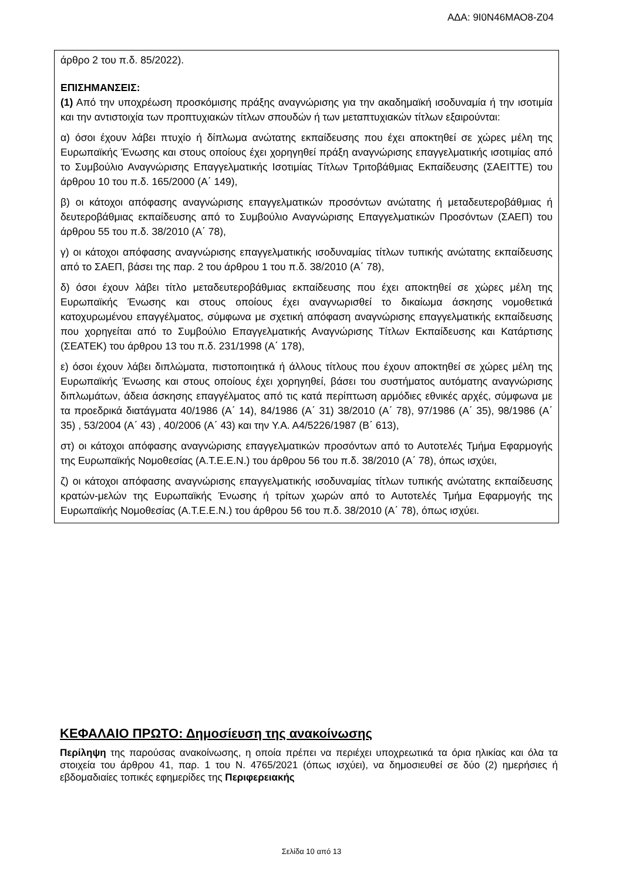ΑΔΑ: 9Ι0Ν46ΜΑΟ8-Ζ04
άρθρο 2 του π.δ. 85/2022).
ΕΠΙΣΗΜΑΝΣΕΙΣ:
(1) Από την υποχρέωση προσκόμισης πράξης αναγνώρισης για την ακαδημαϊκή ισοδυναμία ή την ισοτιμία και την αντιστοιχία των προπτυχιακών τίτλων σπουδών ή των μεταπτυχιακών τίτλων εξαιρούνται:
α) όσοι έχουν λάβει πτυχίο ή δίπλωμα ανώτατης εκπαίδευσης που έχει αποκτηθεί σε χώρες μέλη της Ευρωπαϊκής Ένωσης και στους οποίους έχει χορηγηθεί πράξη αναγνώρισης επαγγελματικής ισοτιμίας από το Συμβούλιο Αναγνώρισης Επαγγελματικής Ισοτιμίας Τίτλων Τριτοβάθμιας Εκπαίδευσης (ΣΑΕΙΤΤΕ) του άρθρου 10 του π.δ. 165/2000 (Α΄ 149),
β) οι κάτοχοι απόφασης αναγνώρισης επαγγελματικών προσόντων ανώτατης ή μεταδευτεροβάθμιας ή δευτεροβάθμιας εκπαίδευσης από το Συμβούλιο Αναγνώρισης Επαγγελματικών Προσόντων (ΣΑΕΠ) του άρθρου 55 του π.δ. 38/2010 (Α΄ 78),
γ) οι κάτοχοι απόφασης αναγνώρισης επαγγελματικής ισοδυναμίας τίτλων τυπικής ανώτατης εκπαίδευσης από το ΣΑΕΠ, βάσει της παρ. 2 του άρθρου 1 του π.δ. 38/2010 (Α΄ 78),
δ) όσοι έχουν λάβει τίτλο μεταδευτεροβάθμιας εκπαίδευσης που έχει αποκτηθεί σε χώρες μέλη της Ευρωπαϊκής Ένωσης και στους οποίους έχει αναγνωρισθεί το δικαίωμα άσκησης νομοθετικά κατοχυρωμένου επαγγέλματος, σύμφωνα με σχετική απόφαση αναγνώρισης επαγγελματικής εκπαίδευσης που χορηγείται από το Συμβούλιο Επαγγελματικής Αναγνώρισης Τίτλων Εκπαίδευσης και Κατάρτισης (ΣΕΑΤΕΚ) του άρθρου 13 του π.δ. 231/1998 (Α΄ 178),
ε) όσοι έχουν λάβει διπλώματα, πιστοποιητικά ή άλλους τίτλους που έχουν αποκτηθεί σε χώρες μέλη της Ευρωπαϊκής Ένωσης και στους οποίους έχει χορηγηθεί, βάσει του συστήματος αυτόματης αναγνώρισης διπλωμάτων, άδεια άσκησης επαγγέλματος από τις κατά περίπτωση αρμόδιες εθνικές αρχές, σύμφωνα με τα προεδρικά διατάγματα 40/1986 (Α΄ 14), 84/1986 (Α΄ 31) 38/2010 (Α΄ 78), 97/1986 (Α΄ 35), 98/1986 (Α΄ 35) , 53/2004 (Α΄ 43) , 40/2006 (Α΄ 43) και την Υ.Α. Α4/5226/1987 (Β΄ 613),
στ) οι κάτοχοι απόφασης αναγνώρισης επαγγελματικών προσόντων από το Αυτοτελές Τμήμα Εφαρμογής της Ευρωπαϊκής Νομοθεσίας (Α.Τ.Ε.Ε.Ν.) του άρθρου 56 του π.δ. 38/2010 (Α΄ 78), όπως ισχύει,
ζ) οι κάτοχοι απόφασης αναγνώρισης επαγγελματικής ισοδυναμίας τίτλων τυπικής ανώτατης εκπαίδευσης κρατών-μελών της Ευρωπαϊκής Ένωσης ή τρίτων χωρών από το Αυτοτελές Τμήμα Εφαρμογής της Ευρωπαϊκής Νομοθεσίας (Α.Τ.Ε.Ε.Ν.) του άρθρου 56 του π.δ. 38/2010 (Α΄ 78), όπως ισχύει.
ΚΕΦΑΛΑΙΟ ΠΡΩΤΟ: Δημοσίευση της ανακοίνωσης
Περίληψη της παρούσας ανακοίνωσης, η οποία πρέπει να περιέχει υποχρεωτικά τα όρια ηλικίας και όλα τα στοιχεία του άρθρου 41, παρ. 1 του Ν. 4765/2021 (όπως ισχύει), να δημοσιευθεί σε δύο (2) ημερήσιες ή εβδομαδιαίες τοπικές εφημερίδες της Περιφερειακής
Σελίδα 10 από 13